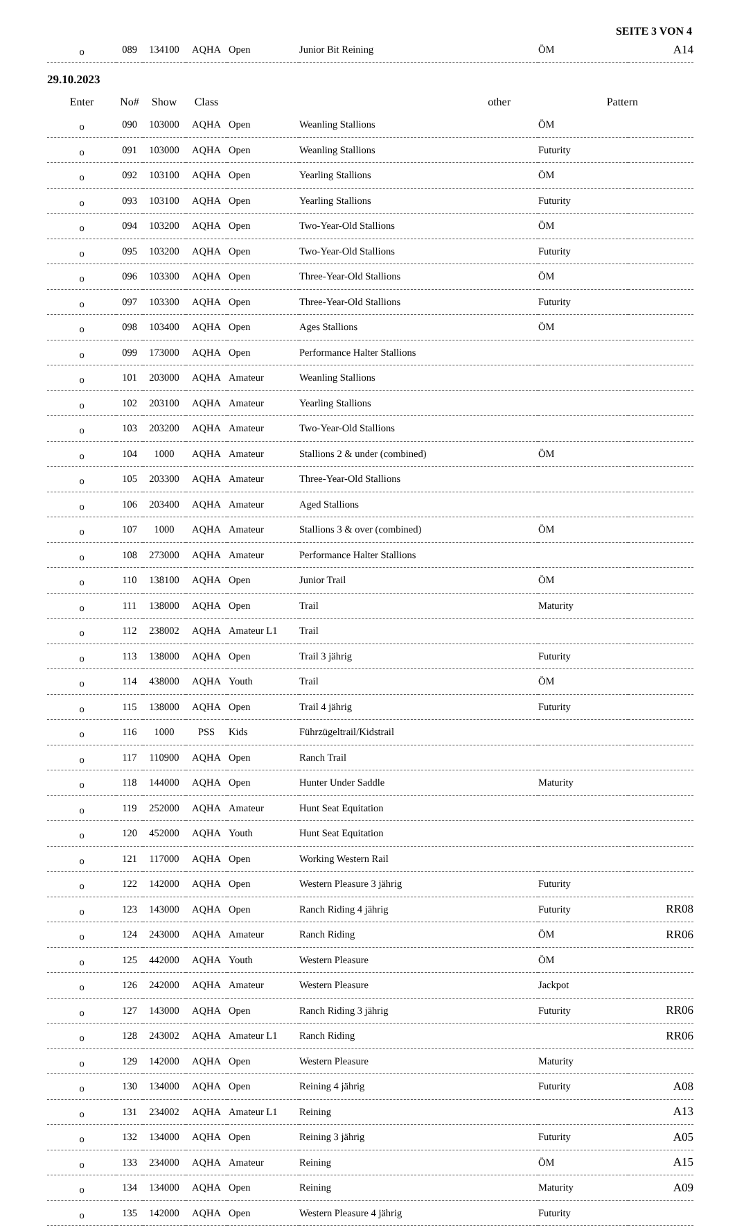SEITE 3 VON 4
| o | 089 | 134100 | AQHA | Open | Junior Bit Reining | ÖM | A14 |
29.10.2023
| Enter | No# | Show | Class | | other | Pattern | |
| --- | --- | --- | --- | --- | --- | --- | --- |
| o | 090 | 103000 | AQHA | Open | Weanling Stallions | ÖM | |
| o | 091 | 103000 | AQHA | Open | Weanling Stallions | Futurity | |
| o | 092 | 103100 | AQHA | Open | Yearling Stallions | ÖM | |
| o | 093 | 103100 | AQHA | Open | Yearling Stallions | Futurity | |
| o | 094 | 103200 | AQHA | Open | Two-Year-Old Stallions | ÖM | |
| o | 095 | 103200 | AQHA | Open | Two-Year-Old Stallions | Futurity | |
| o | 096 | 103300 | AQHA | Open | Three-Year-Old Stallions | ÖM | |
| o | 097 | 103300 | AQHA | Open | Three-Year-Old Stallions | Futurity | |
| o | 098 | 103400 | AQHA | Open | Ages Stallions | ÖM | |
| o | 099 | 173000 | AQHA | Open | Performance Halter Stallions | | |
| o | 101 | 203000 | AQHA | Amateur | Weanling Stallions | | |
| o | 102 | 203100 | AQHA | Amateur | Yearling Stallions | | |
| o | 103 | 203200 | AQHA | Amateur | Two-Year-Old Stallions | | |
| o | 104 | 1000 | AQHA | Amateur | Stallions 2 & under (combined) | ÖM | |
| o | 105 | 203300 | AQHA | Amateur | Three-Year-Old Stallions | | |
| o | 106 | 203400 | AQHA | Amateur | Aged Stallions | | |
| o | 107 | 1000 | AQHA | Amateur | Stallions 3 & over (combined) | ÖM | |
| o | 108 | 273000 | AQHA | Amateur | Performance Halter Stallions | | |
| o | 110 | 138100 | AQHA | Open | Junior Trail | ÖM | |
| o | 111 | 138000 | AQHA | Open | Trail | Maturity | |
| o | 112 | 238002 | AQHA | Amateur L1 | Trail | | |
| o | 113 | 138000 | AQHA | Open | Trail 3 jährig | Futurity | |
| o | 114 | 438000 | AQHA | Youth | Trail | ÖM | |
| o | 115 | 138000 | AQHA | Open | Trail 4 jährig | Futurity | |
| o | 116 | 1000 | PSS | Kids | Führzügeltrail/Kidstrail | | |
| o | 117 | 110900 | AQHA | Open | Ranch Trail | | |
| o | 118 | 144000 | AQHA | Open | Hunter Under Saddle | Maturity | |
| o | 119 | 252000 | AQHA | Amateur | Hunt Seat Equitation | | |
| o | 120 | 452000 | AQHA | Youth | Hunt Seat Equitation | | |
| o | 121 | 117000 | AQHA | Open | Working Western Rail | | |
| o | 122 | 142000 | AQHA | Open | Western Pleasure 3 jährig | Futurity | |
| o | 123 | 143000 | AQHA | Open | Ranch Riding 4 jährig | Futurity | RR08 |
| o | 124 | 243000 | AQHA | Amateur | Ranch Riding | ÖM | RR06 |
| o | 125 | 442000 | AQHA | Youth | Western Pleasure | ÖM | |
| o | 126 | 242000 | AQHA | Amateur | Western Pleasure | Jackpot | |
| o | 127 | 143000 | AQHA | Open | Ranch Riding 3 jährig | Futurity | RR06 |
| o | 128 | 243002 | AQHA | Amateur L1 | Ranch Riding | | RR06 |
| o | 129 | 142000 | AQHA | Open | Western Pleasure | Maturity | |
| o | 130 | 134000 | AQHA | Open | Reining 4 jährig | Futurity | A08 |
| o | 131 | 234002 | AQHA | Amateur L1 | Reining | | A13 |
| o | 132 | 134000 | AQHA | Open | Reining 3 jährig | Futurity | A05 |
| o | 133 | 234000 | AQHA | Amateur | Reining | ÖM | A15 |
| o | 134 | 134000 | AQHA | Open | Reining | Maturity | A09 |
| o | 135 | 142000 | AQHA | Open | Western Pleasure 4 jährig | Futurity | |